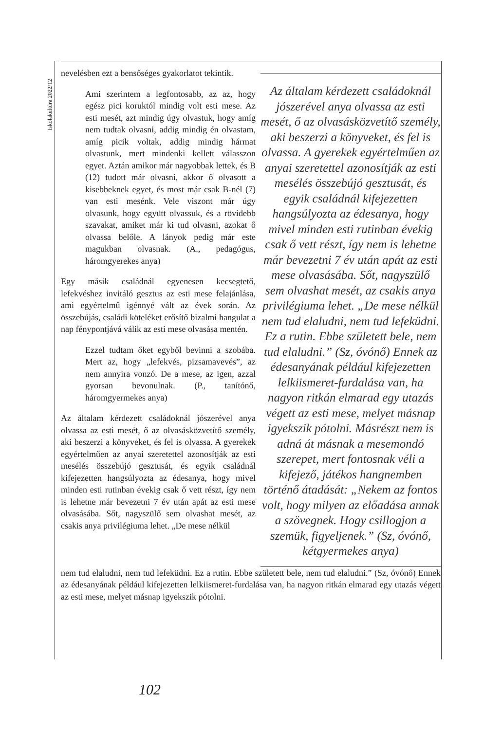Iskolakultúra 2022/12
Az általam kérdezett családoknál jószerével anya olvassa az esti mesét, ő az olvasásközvetítő személy, aki beszerzi a könyveket, és fel is olvassa. A gyerekek egyértelműen az anyai szeretettel azonosítják az esti mesélés összebújó gesztusát, és egyik családnál kifejezetten hangsúlyozta az édesanya, hogy mivel minden esti rutinban évekig csak ő vett részt, így nem is lehetne már bevezetni 7 év után apát az esti mese olvasásába. Sőt, nagyszülő sem olvashat mesét, az csakis anya privilégiuma lehet. „De mese nélkül nem tud elaludni, nem tud lefeküdni. Ez a rutin. Ebbe született bele, nem tud elaludni.” (Sz, óvónő) Ennek az édesanyának például kifejezetten lelkiismeret-furdalása van, ha nagyon ritkán elmarad egy utazás végett az esti mese, melyet másnap igyekszik pótolni. Másrészt nem is adná át másnak a mesemondó szerepet, mert fontosnak véli a kifejező, játékos hangnemben történő átadását: „Nekem az fontos volt, hogy milyen az előadása annak a szövegnek. Hogy csillogjon a szemük, figyeljenek.” (Sz, óvónő, kétgyermekes anya)
nevelésben ezt a bensőséges gyakorlatot tekintik.
Ami szerintem a legfontosabb, az az, hogy egész pici koruktól mindig volt esti mese. Az esti mesét, azt mindig úgy olvastuk, hogy amíg nem tudtak olvasni, addig mindig én olvastam, amíg picik voltak, addig mindig hármat olvastunk, mert mindenki kellett válasszon egyet. Aztán amikor már nagyobbak lettek, és B (12) tudott már olvasni, akkor ő olvasott a kisebbeknek egyet, és most már csak B-nél (7) van esti mesénk. Vele viszont már úgy olvasunk, hogy együtt olvassuk, és a rövidebb szavakat, amiket már ki tud olvasni, azokat ő olvassa belőle. A lányok pedig már este magukban olvasnak. (A., pedagógus, háromgyerekes anya)
Egy másik családnál egyenesen kecsegtető, lefekvéshez invitáló gesztus az esti mese felajánlása, ami egyértelmű igénnyé vált az évek során. Az összebújás, családi köteléket erősítő bizalmi hangulat a nap fénypontjává válik az esti mese olvasása mentén.
Ezzel tudtam őket egyből bevinni a szobába. Mert az, hogy „lefekvés, pizsamavevés”, az nem annyira vonzó. De a mese, az igen, azzal gyorsan bevonulnak. (P., tanítónő, háromgyermekes anya)
Az általam kérdezett családoknál jószerével anya olvassa az esti mesét, ő az olvasásközvetítő személy, aki beszerzi a könyveket, és fel is olvassa. A gyerekek egyértelműen az anyai szeretettel azonosítják az esti mesélés összebújó gesztusát, és egyik családnál kifejezetten hangsúlyozta az édesanya, hogy mivel minden esti rutinban évekig csak ő vett részt, így nem is lehetne már bevezetni 7 év után apát az esti mese olvasásába. Sőt, nagyszülő sem olvashat mesét, az csakis anya privilégiuma lehet. „De mese nélkül
nem tud elaludni, nem tud lefeküdni. Ez a rutin. Ebbe született bele, nem tud elaludni.” (Sz, óvónő) Ennek az édesanyának például kifejezetten lelkiismeret-furdalása van, ha nagyon ritkán elmarad egy utazás végett az esti mese, melyet másnap igyekszik pótolni.
102